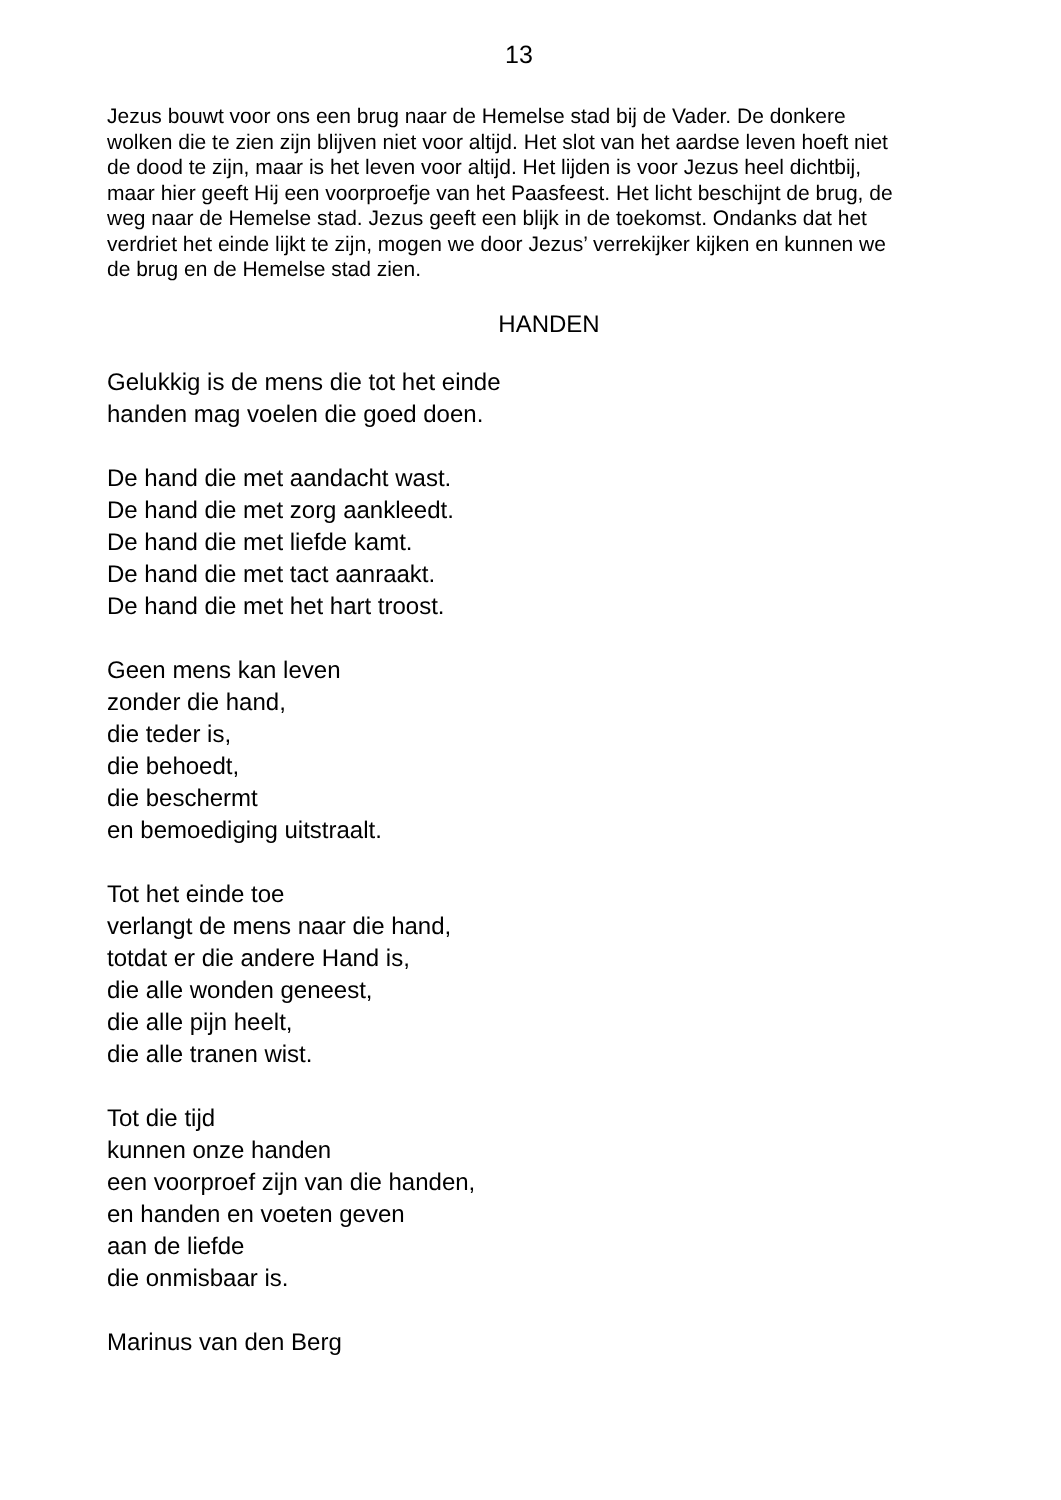13
Jezus bouwt voor ons een brug naar de Hemelse stad bij de Vader. De donkere wolken die te zien zijn blijven niet voor altijd. Het slot van het aardse leven hoeft niet de dood te zijn, maar is het leven voor altijd. Het lijden is voor Jezus heel dichtbij, maar hier geeft Hij een voorproefje van het Paasfeest. Het licht beschijnt de brug, de weg naar de Hemelse stad. Jezus geeft een blijk in de toekomst. Ondanks dat het verdriet het einde lijkt te zijn, mogen we door Jezus’ verrekijker kijken en kunnen we de brug en de Hemelse stad zien.
HANDEN
Gelukkig is de mens die tot het einde
handen mag voelen die goed doen.
De hand die met aandacht wast.
De hand die met zorg aankleedt.
De hand die met liefde kamt.
De hand die met tact aanraakt.
De hand die met het hart troost.
Geen mens kan leven
zonder die hand,
die teder is,
die behoedt,
die beschermt
en bemoediging uitstraalt.
Tot het einde toe
verlangt de mens naar die hand,
totdat er die andere Hand is,
die alle wonden geneest,
die alle pijn heelt,
die alle tranen wist.
Tot die tijd
kunnen onze handen
een voorproef zijn van die handen,
en handen en voeten geven
aan de liefde
die onmisbaar is.
Marinus van den Berg